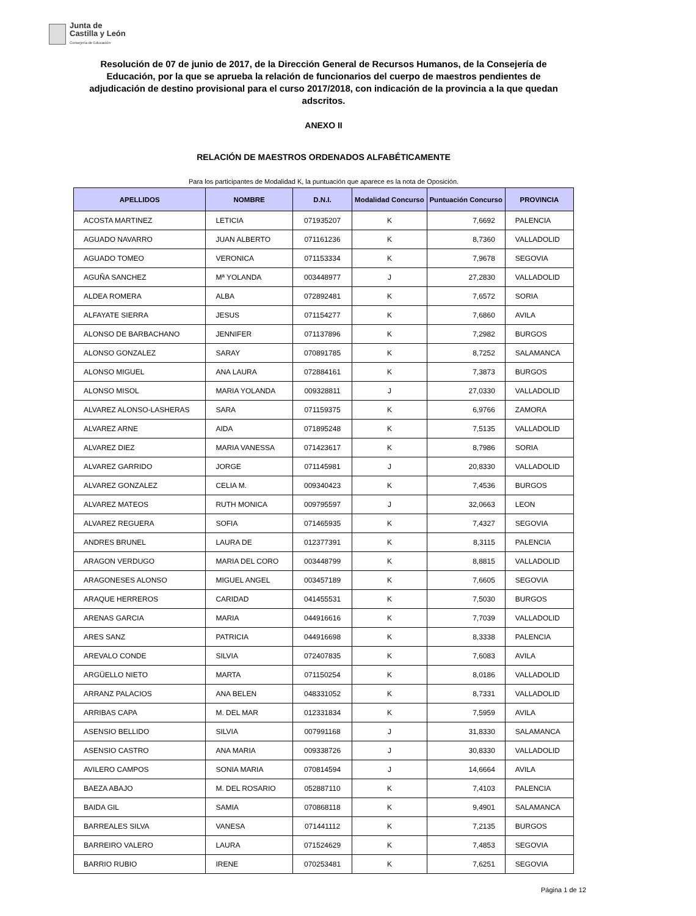Junta de
Castilla y León
Consejería de Educación
Resolución de 07 de junio de 2017, de la Dirección General de Recursos Humanos, de la Consejería de Educación, por la que se aprueba la relación de funcionarios del cuerpo de maestros pendientes de adjudicación de destino provisional para el curso 2017/2018, con indicación de la provincia a la que quedan adscritos.
ANEXO II
RELACIÓN DE MAESTROS ORDENADOS ALFABÉTICAMENTE
Para los participantes de Modalidad K, la puntuación que aparece es la nota de Oposición.
| APELLIDOS | NOMBRE | D.N.I. | Modalidad Concurso | Puntuación Concurso | PROVINCIA |
| --- | --- | --- | --- | --- | --- |
| ACOSTA MARTINEZ | LETICIA | 071935207 | K | 7,6692 | PALENCIA |
| AGUADO NAVARRO | JUAN ALBERTO | 071161236 | K | 8,7360 | VALLADOLID |
| AGUADO TOMEO | VERONICA | 071153334 | K | 7,9678 | SEGOVIA |
| AGUÑA SANCHEZ | Mª YOLANDA | 003448977 | J | 27,2830 | VALLADOLID |
| ALDEA ROMERA | ALBA | 072892481 | K | 7,6572 | SORIA |
| ALFAYATE SIERRA | JESUS | 071154277 | K | 7,6860 | AVILA |
| ALONSO DE BARBACHANO | JENNIFER | 071137896 | K | 7,2982 | BURGOS |
| ALONSO GONZALEZ | SARAY | 070891785 | K | 8,7252 | SALAMANCA |
| ALONSO MIGUEL | ANA LAURA | 072884161 | K | 7,3873 | BURGOS |
| ALONSO MISOL | MARIA YOLANDA | 009328811 | J | 27,0330 | VALLADOLID |
| ALVAREZ ALONSO-LASHERAS | SARA | 071159375 | K | 6,9766 | ZAMORA |
| ALVAREZ ARNE | AIDA | 071895248 | K | 7,5135 | VALLADOLID |
| ALVAREZ DIEZ | MARIA VANESSA | 071423617 | K | 8,7986 | SORIA |
| ALVAREZ GARRIDO | JORGE | 071145981 | J | 20,8330 | VALLADOLID |
| ALVAREZ GONZALEZ | CELIA M. | 009340423 | K | 7,4536 | BURGOS |
| ALVAREZ MATEOS | RUTH MONICA | 009795597 | J | 32,0663 | LEON |
| ALVAREZ REGUERA | SOFIA | 071465935 | K | 7,4327 | SEGOVIA |
| ANDRES BRUNEL | LAURA DE | 012377391 | K | 8,3115 | PALENCIA |
| ARAGON VERDUGO | MARIA DEL CORO | 003448799 | K | 8,8815 | VALLADOLID |
| ARAGONESES ALONSO | MIGUEL ANGEL | 003457189 | K | 7,6605 | SEGOVIA |
| ARAQUE HERREROS | CARIDAD | 041455531 | K | 7,5030 | BURGOS |
| ARENAS GARCIA | MARIA | 044916616 | K | 7,7039 | VALLADOLID |
| ARES SANZ | PATRICIA | 044916698 | K | 8,3338 | PALENCIA |
| AREVALO CONDE | SILVIA | 072407835 | K | 7,6083 | AVILA |
| ARGÜELLO NIETO | MARTA | 071150254 | K | 8,0186 | VALLADOLID |
| ARRANZ PALACIOS | ANA BELEN | 048331052 | K | 8,7331 | VALLADOLID |
| ARRIBAS CAPA | M. DEL MAR | 012331834 | K | 7,5959 | AVILA |
| ASENSIO BELLIDO | SILVIA | 007991168 | J | 31,8330 | SALAMANCA |
| ASENSIO CASTRO | ANA MARIA | 009338726 | J | 30,8330 | VALLADOLID |
| AVILERO CAMPOS | SONIA MARIA | 070814594 | J | 14,6664 | AVILA |
| BAEZA ABAJO | M. DEL ROSARIO | 052887110 | K | 7,4103 | PALENCIA |
| BAIDA GIL | SAMIA | 070868118 | K | 9,4901 | SALAMANCA |
| BARREALES SILVA | VANESA | 071441112 | K | 7,2135 | BURGOS |
| BARREIRO VALERO | LAURA | 071524629 | K | 7,4853 | SEGOVIA |
| BARRIO RUBIO | IRENE | 070253481 | K | 7,6251 | SEGOVIA |
Página 1 de 12